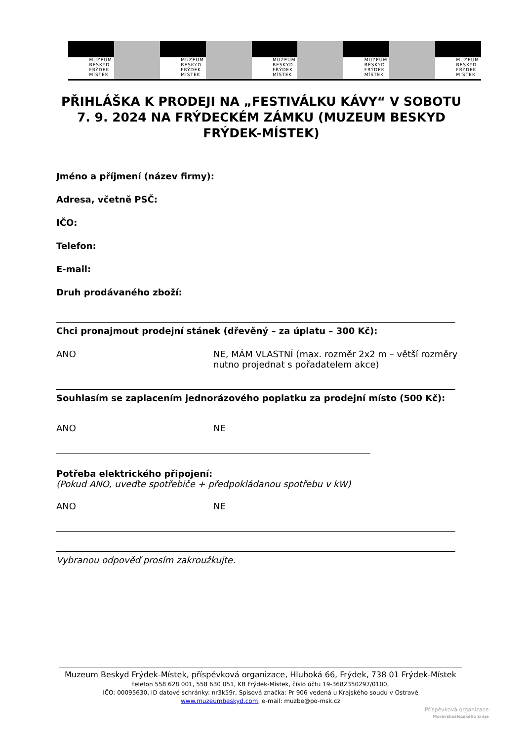MUZEUM
BESKYD
FRÝDEK
MÍSTEK
MUZEUM
BESKYD
FRÝDEK
MÍSTEK
MUZEUM
BESKYD
FRÝDEK
MÍSTEK
MUZEUM
BESKYD
FRÝDEK
MÍSTEK
MUZEUM
BESKYD
FRÝDEK
MÍSTEK
PŘIHLÁŠKA K PRODEJI NA „FESTIVÁLKU KÁVY“ V SOBOTU 7. 9. 2024 NA FRÝDECKÉM ZÁMKU (MUZEUM BESKYD FRÝDEK-MÍSTEK)
Jméno a příjmení (název firmy):
Adresa, včetně PSČ:
IČO:
Telefon:
E-mail:
Druh prodávaného zboží:
Chci pronajmout prodejní stánek (dřevěný – za úplatu – 300 Kč):
ANO NE, MÁM VLASTNÍ (max. rozměr 2x2 m – větší rozměry nutno projednat s pořadatelem akce)
Souhlasím se zaplacením jednorázového poplatku za prodejní místo (500 Kč):
ANO NE
Potřeba elektrického připojení:
(Pokud ANO, uveďte spotřebiče + předpokládanou spotřebu v kW)
ANO NE
Vybranou odpověď prosím zakroužkujte.
Muzeum Beskyd Frýdek-Místek, příspěvková organizace, Hluboká 66, Frýdek, 738 01 Frýdek-Místek
telefon 558 628 001, 558 630 051, KB Frýdek-Místek, číslo účtu 19-3682350297/0100,
IČO: 00095630, ID datové schránky: nr3k59r, Spisová značka: Pr 906 vedená u Krajského soudu v Ostravě
www.muzeumbeskyd.com, e-mail: muzbe@po-msk.cz
Příspěvková organizace
Moravskoslezského kraje